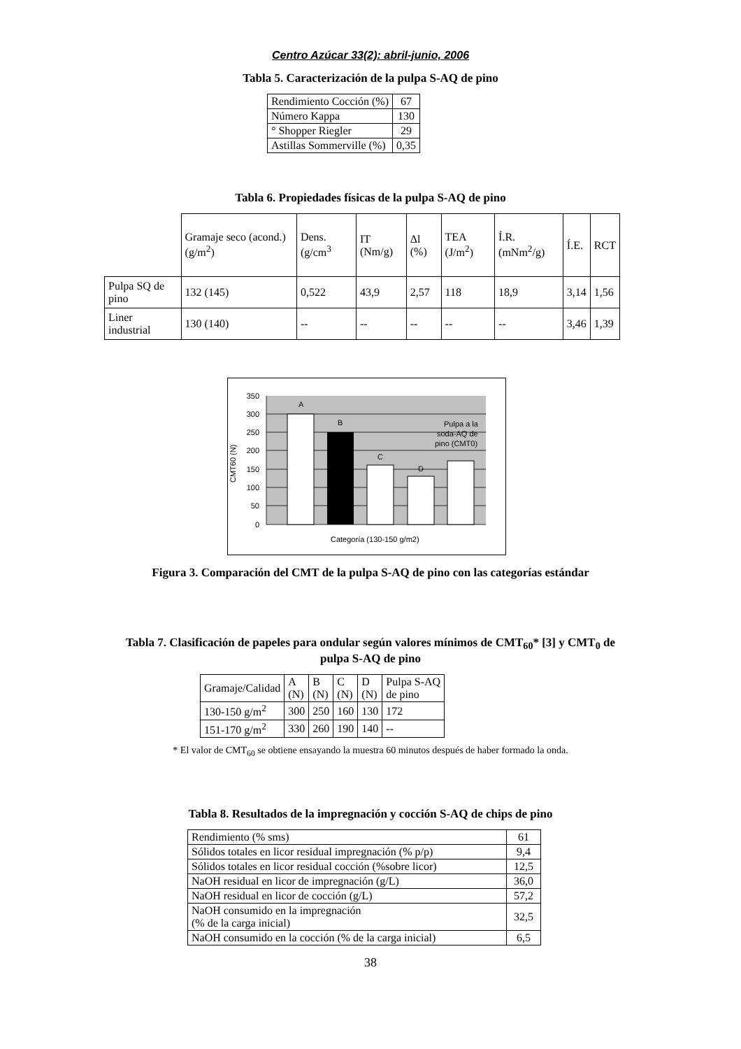Centro Azúcar 33(2): abril-junio, 2006
Tabla 5. Caracterización de la pulpa S-AQ de pino
| Rendimiento Cocción (%) | 67 |
| Número Kappa | 130 |
| ° Shopper Riegler | 29 |
| Astillas Sommerville (%) | 0,35 |
Tabla 6. Propiedades físicas de la pulpa S-AQ de pino
| | Gramaje seco (acond.) (g/m<sup>2</sup>) | Dens. (g/cm<sup>3</sup> | IT (Nm/g) | Δl (%) | TEA (J/m<sup>2</sup>) | Í.R. (mNm<sup>2</sup>/g) | Í.E. | RCT |
| Pulpa SQ de pino | 132 (145) | 0,522 | 43,9 | 2,57 | 118 | 18,9 | 3,14 | 1,56 |
| Liner industrial | 130 (140) | -- | -- | -- | -- | -- | 3,46 | 1,39 |
A
B
C
D
Pulpa a la
soda-AQ de
pino (CMT0)
350
300
250
200
150
100
50
0
CMT60 (N)
Categoría (130-150 g/m2)
Figura 3. Comparación del CMT de la pulpa S-AQ de pino con las categorías estándar
Tabla 7. Clasificación de papeles para ondular según valores mínimos de CMT<sub>60</sub>* [3] y CMT<sub>0</sub> de
pulpa S-AQ de pino
| Gramaje/Calidad | A (N) | B (N) | C (N) | D (N) | Pulpa S-AQ de pino |
| 130-150 g/m<sup>2</sup> | 300 | 250 | 160 | 130 | 172 |
| 151-170 g/m<sup>2</sup> | 330 | 260 | 190 | 140 | -- |
* El valor de CMT<sub>60</sub> se obtiene ensayando la muestra 60 minutos después de haber formado la onda.
Tabla 8. Resultados de la impregnación y cocción S-AQ de chips de pino
| Rendimiento (% sms) | 61 |
| Sólidos totales en licor residual impregnación (% p/p) | 9,4 |
| Sólidos totales en licor residual cocción (%sobre licor) | 12,5 |
| NaOH residual en licor de impregnación (g/L) | 36,0 |
| NaOH residual en licor de cocción (g/L) | 57,2 |
| NaOH consumido en la impregnación (% de la carga inicial) | 32,5 |
| NaOH consumido en la cocción (% de la carga inicial) | 6,5 |
38